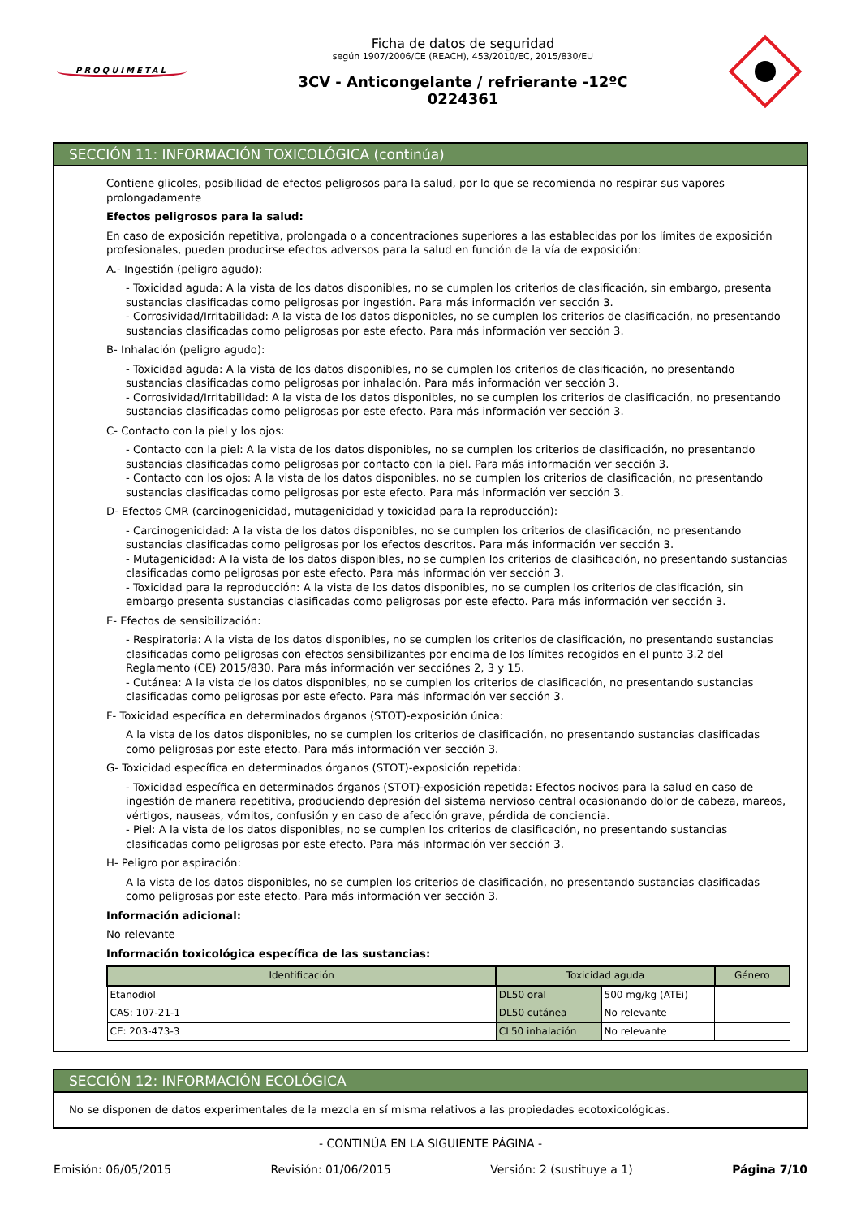PROQUIMETAL
Ficha de datos de seguridad
según 1907/2006/CE (REACH), 453/2010/EC, 2015/830/EU
3CV - Anticongelante / refrierante -12ºC
0224361
SECCIÓN 11: INFORMACIÓN TOXICOLÓGICA (continúa)
Contiene glicoles, posibilidad de efectos peligrosos para la salud, por lo que se recomienda no respirar sus vapores prolongadamente
Efectos peligrosos para la salud:
En caso de exposición repetitiva, prolongada o a concentraciones superiores a las establecidas por los límites de exposición profesionales, pueden producirse efectos adversos para la salud en función de la vía de exposición:
A.- Ingestión (peligro agudo):
- Toxicidad aguda: A la vista de los datos disponibles, no se cumplen los criterios de clasificación, sin embargo, presenta sustancias clasificadas como peligrosas por ingestión. Para más información ver sección 3.
- Corrosividad/Irritabilidad: A la vista de los datos disponibles, no se cumplen los criterios de clasificación, no presentando sustancias clasificadas como peligrosas por este efecto. Para más información ver sección 3.
B- Inhalación (peligro agudo):
- Toxicidad aguda: A la vista de los datos disponibles, no se cumplen los criterios de clasificación, no presentando sustancias clasificadas como peligrosas por inhalación. Para más información ver sección 3.
- Corrosividad/Irritabilidad: A la vista de los datos disponibles, no se cumplen los criterios de clasificación, no presentando sustancias clasificadas como peligrosas por este efecto. Para más información ver sección 3.
C- Contacto con la piel y los ojos:
- Contacto con la piel: A la vista de los datos disponibles, no se cumplen los criterios de clasificación, no presentando sustancias clasificadas como peligrosas por contacto con la piel. Para más información ver sección 3.
- Contacto con los ojos: A la vista de los datos disponibles, no se cumplen los criterios de clasificación, no presentando sustancias clasificadas como peligrosas por este efecto. Para más información ver sección 3.
D- Efectos CMR (carcinogenicidad, mutagenicidad y toxicidad para la reproducción):
- Carcinogenicidad: A la vista de los datos disponibles, no se cumplen los criterios de clasificación, no presentando sustancias clasificadas como peligrosas por los efectos descritos. Para más información ver sección 3.
- Mutagenicidad: A la vista de los datos disponibles, no se cumplen los criterios de clasificación, no presentando sustancias clasificadas como peligrosas por este efecto. Para más información ver sección 3.
- Toxicidad para la reproducción: A la vista de los datos disponibles, no se cumplen los criterios de clasificación, sin embargo presenta sustancias clasificadas como peligrosas por este efecto. Para más información ver sección 3.
E- Efectos de sensibilización:
- Respiratoria: A la vista de los datos disponibles, no se cumplen los criterios de clasificación, no presentando sustancias clasificadas como peligrosas con efectos sensibilizantes por encima de los límites recogidos en el punto 3.2 del Reglamento (CE) 2015/830. Para más información ver secciónes 2, 3 y 15.
- Cutánea: A la vista de los datos disponibles, no se cumplen los criterios de clasificación, no presentando sustancias clasificadas como peligrosas por este efecto. Para más información ver sección 3.
F- Toxicidad específica en determinados órganos (STOT)-exposición única:
A la vista de los datos disponibles, no se cumplen los criterios de clasificación, no presentando sustancias clasificadas como peligrosas por este efecto. Para más información ver sección 3.
G- Toxicidad específica en determinados órganos (STOT)-exposición repetida:
- Toxicidad específica en determinados órganos (STOT)-exposición repetida: Efectos nocivos para la salud en caso de ingestión de manera repetitiva, produciendo depresión del sistema nervioso central ocasionando dolor de cabeza, mareos, vértigos, nauseas, vómitos, confusión y en caso de afección grave, pérdida de conciencia.
- Piel: A la vista de los datos disponibles, no se cumplen los criterios de clasificación, no presentando sustancias clasificadas como peligrosas por este efecto. Para más información ver sección 3.
H- Peligro por aspiración:
A la vista de los datos disponibles, no se cumplen los criterios de clasificación, no presentando sustancias clasificadas como peligrosas por este efecto. Para más información ver sección 3.
Información adicional:
No relevante
Información toxicológica específica de las sustancias:
| Identificación | Toxicidad aguda | | Género |
| --- | --- | --- | --- |
| Etanodiol | DL50 oral | 500 mg/kg (ATEi) | |
| CAS: 107-21-1 | DL50 cutánea | No relevante | |
| CE: 203-473-3 | CL50 inhalación | No relevante | |
SECCIÓN 12: INFORMACIÓN ECOLÓGICA
No se disponen de datos experimentales de la mezcla en sí misma relativos a las propiedades ecotoxicológicas.
- CONTINÚA EN LA SIGUIENTE PÁGINA -
Emisión: 06/05/2015 Revisión: 01/06/2015 Versión: 2 (sustituye a 1) Página 7/10